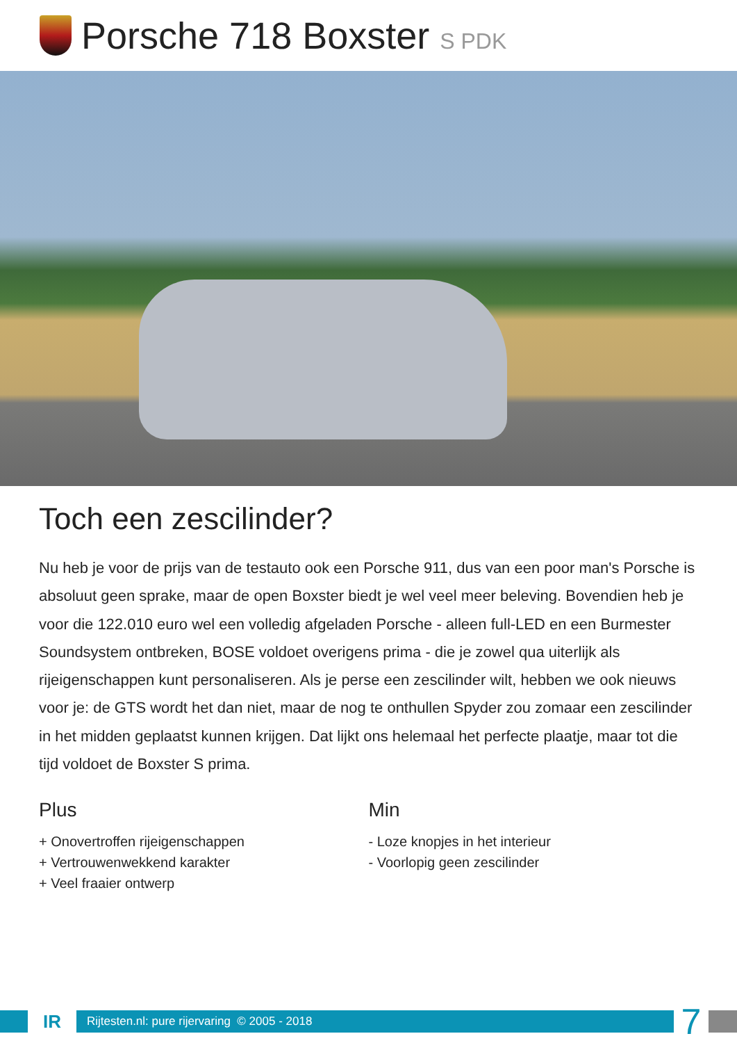Porsche 718 Boxster S PDK
Toch een zescilinder?
Nu heb je voor de prijs van de testauto ook een Porsche 911, dus van een poor man's Porsche is absoluut geen sprake, maar de open Boxster biedt je wel veel meer beleving. Bovendien heb je voor die 122.010 euro wel een volledig afgeladen Porsche - alleen full-LED en een Burmester Soundsystem ontbreken, BOSE voldoet overigens prima - die je zowel qua uiterlijk als rijeigenschappen kunt personaliseren. Als je perse een zescilinder wilt, hebben we ook nieuws voor je: de GTS wordt het dan niet, maar de nog te onthullen Spyder zou zomaar een zescilinder in het midden geplaatst kunnen krijgen. Dat lijkt ons helemaal het perfecte plaatje, maar tot die tijd voldoet de Boxster S prima.
Plus
+ Onovertroffen rijeigenschappen
+ Vertrouwenwekkend karakter
+ Veel fraaier ontwerp
Min
- Loze knopjes in het interieur
- Voorlopig geen zescilinder
IR
Rijtesten.nl: pure rijervaring © 2005 - 2018
7